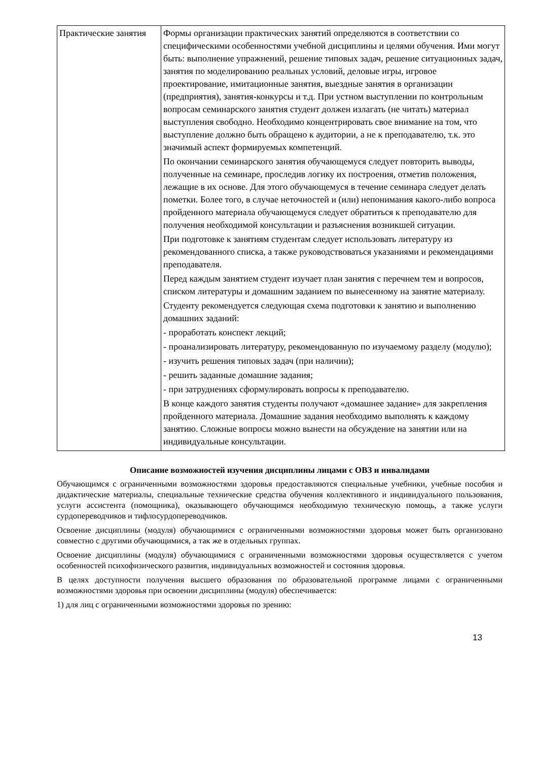| Практические занятия | Формы организации практических занятий определяются в соответствии со специфическими особенностями учебной дисциплины и целями обучения. Ими могут быть: выполнение упражнений, решение типовых задач, решение ситуационных задач, занятия по моделированию реальных условий, деловые игры, игровое проектирование, имитационные занятия, выездные занятия в организации (предприятия), занятия-конкурсы и т.д. При устном выступлении по контрольным вопросам семинарского занятия студент должен излагать (не читать) материал выступления свободно. Необходимо концентрировать свое внимание на том, что выступление должно быть обращено к аудитории, а не к преподавателю, т.к. это значимый аспект формируемых компетенций. По окончании семинарского занятия обучающемуся следует повторить выводы, полученные на семинаре, проследив логику их построения, отметив положения, лежащие в их основе. Для этого обучающемуся в течение семинара следует делать пометки. Более того, в случае неточностей и (или) непонимания какого-либо вопроса пройденного материала обучающемуся следует обратиться к преподавателю для получения необходимой консультации и разъяснения возникшей ситуации. При подготовке к занятиям студентам следует использовать литературу из рекомендованного списка, а также руководствоваться указаниями и рекомендациями преподавателя. Перед каждым занятием студент изучает план занятия с перечнем тем и вопросов, списком литературы и домашним заданием по вынесенному на занятие материалу. Студенту рекомендуется следующая схема подготовки к занятию и выполнению домашних заданий: - проработать конспект лекций; - проанализировать литературу, рекомендованную по изучаемому разделу (модулю); - изучить решения типовых задач (при наличии); - решить заданные домашние задания; - при затруднениях сформулировать вопросы к преподавателю. В конце каждого занятия студенты получают «домашнее задание» для закрепления пройденного материала. Домашние задания необходимо выполнять к каждому занятию. Сложные вопросы можно вынести на обсуждение на занятии или на индивидуальные консультации. |
Описание возможностей изучения дисциплины лицами с ОВЗ и инвалидами
Обучающимся с ограниченными возможностями здоровья предоставляются специальные учебники, учебные пособия и дидактические материалы, специальные технические средства обучения коллективного и индивидуального пользования, услуги ассистента (помощника), оказывающего обучающимся необходимую техническую помощь, а также услуги сурдопереводчиков и тифлосурдопереводчиков.
Освоение дисциплины (модуля) обучающимися с ограниченными возможностями здоровья может быть организовано совместно с другими обучающимися, а так же в отдельных группах.
Освоение дисциплины (модуля) обучающимися с ограниченными возможностями здоровья осуществляется с учетом особенностей психофизического развития, индивидуальных возможностей и состояния здоровья.
В целях доступности получения высшего образования по образовательной программе лицами с ограниченными возможностями здоровья при освоении дисциплины (модуля) обеспечивается:
1) для лиц с ограниченными возможностями здоровья по зрению:
13